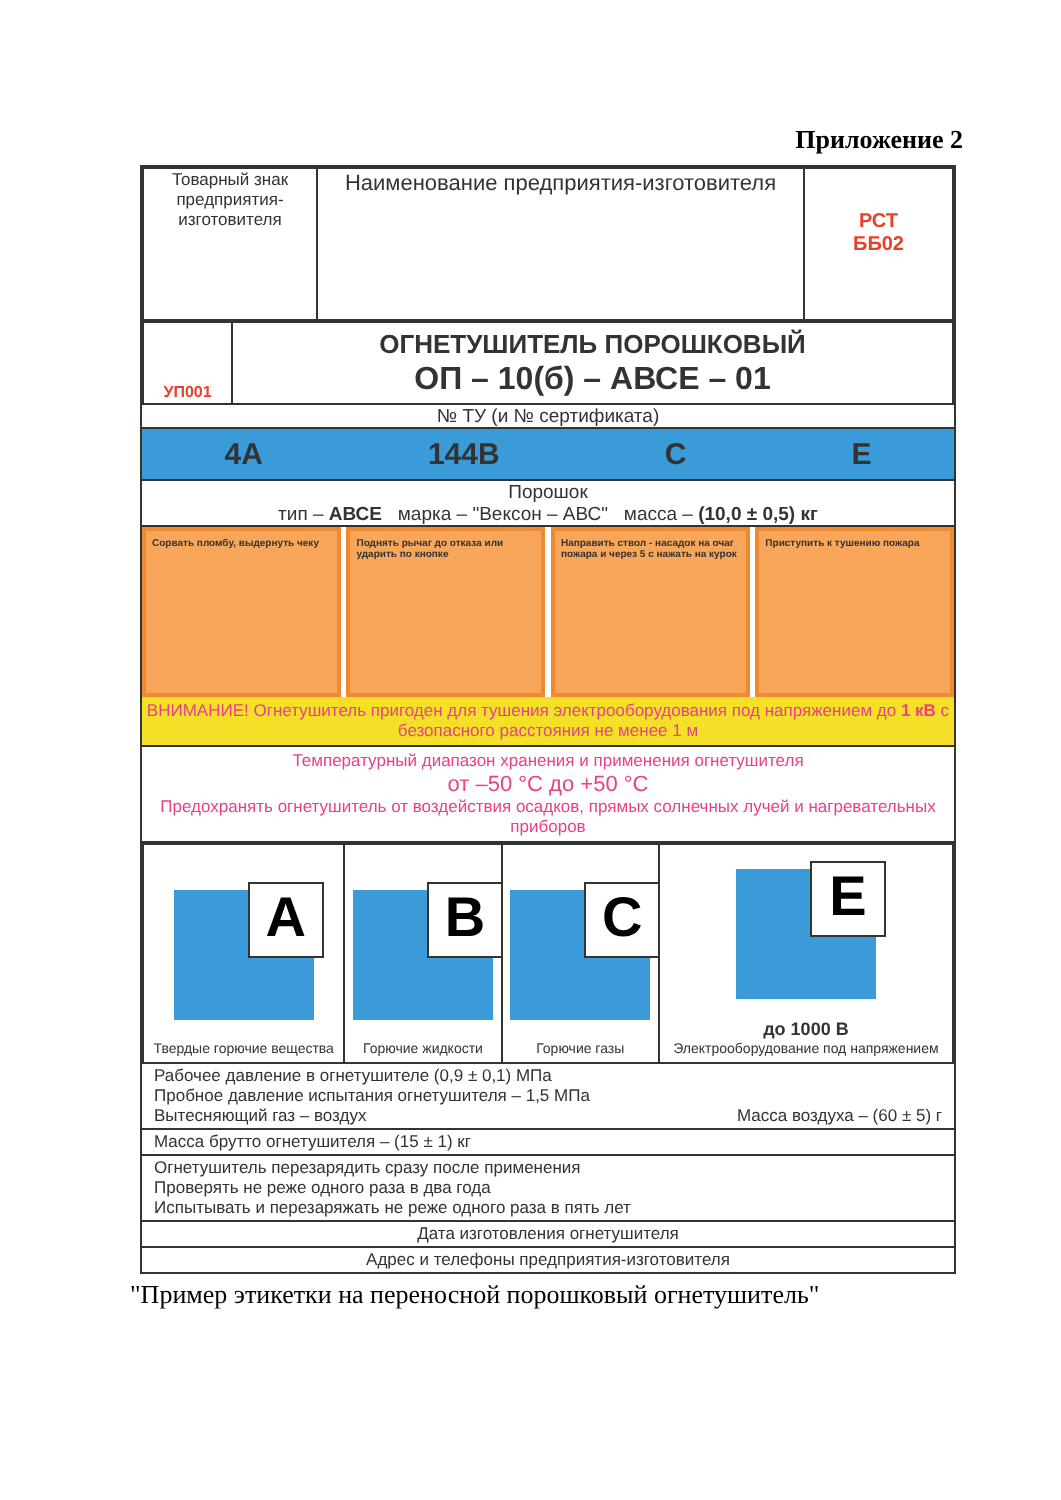Приложение 2
| Товарный знак предприятия-изготовителя | Наименование предприятия-изготовителя | РСТ ББ02 |
| УП001 | ОГНЕТУШИТЕЛЬ ПОРОШКОВЫЙ ОП – 10(б) – АВСЕ – 01 |
№ ТУ (и № сертификата)
4А 144В С Е
Порошок
тип – АВСЕ марка – "Вексон – АВС" масса – (10,0 ± 0,5) кг
Сорвать пломбу, выдернуть чеку Поднять рычаг до отказа или ударить по кнопке
Направить ствол - насадок на очаг пожара и через 5 с нажать на курок
Приступить к тушению пожара
ВНИМАНИЕ! Огнетушитель пригоден для тушения электрооборудования под напряжением до 1 кВ с безопасного расстояния не менее 1 м
Температурный диапазон хранения и применения огнетушителя
от –50 °С до +50 °С
Предохранять огнетушитель от воздействия осадков, прямых солнечных лучей и нагревательных приборов
| A Твердые горючие вещества | B Горючие жидкости | C Горючие газы | E до 1000 В Электрооборудование под напряжением |
Рабочее давление в огнетушителе (0,9 ± 0,1) МПа
Пробное давление испытания огнетушителя – 1,5 МПа
Вытесняющий газ – воздух Масса воздуха – (60 ± 5) г
Масса брутто огнетушителя – (15 ± 1) кг
Огнетушитель перезарядить сразу после применения
Проверять не реже одного раза в два года
Испытывать и перезаряжать не реже одного раза в пять лет
Дата изготовления огнетушителя
Адрес и телефоны предприятия-изготовителя
"Пример этикетки на переносной порошковый огнетушитель"